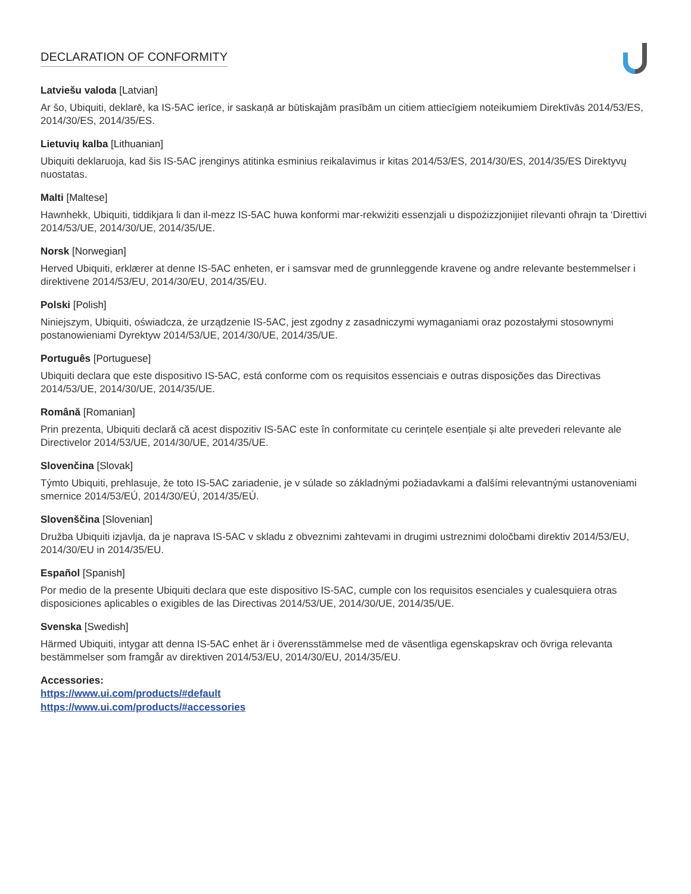DECLARATION OF CONFORMITY
Latviešu valoda [Latvian]
Ar šo, Ubiquiti, deklarē, ka IS-5AC ierīce, ir saskaņā ar būtiskajām prasībām un citiem attiecīgiem noteikumiem Direktīvās 2014/53/ES, 2014/30/ES, 2014/35/ES.
Lietuvių kalba [Lithuanian]
Ubiquiti deklaruoja, kad šis IS-5AC įrenginys atitinka esminius reikalavimus ir kitas 2014/53/ES, 2014/30/ES, 2014/35/ES Direktyvų nuostatas.
Malti [Maltese]
Hawnhekk, Ubiquiti, tiddikjara li dan il-mezz IS-5AC huwa konformi mar-rekwiżiti essenzjali u dispożizzjonijiet rilevanti oħrajn ta ‘Direttivi 2014/53/UE, 2014/30/UE, 2014/35/UE.
Norsk [Norwegian]
Herved Ubiquiti, erklærer at denne IS-5AC enheten, er i samsvar med de grunnleggende kravene og andre relevante bestemmelser i direktivene 2014/53/EU, 2014/30/EU, 2014/35/EU.
Polski [Polish]
Niniejszym, Ubiquiti, oświadcza, że urządzenie IS-5AC, jest zgodny z zasadniczymi wymaganiami oraz pozostałymi stosownymi postanowieniami Dyrektyw 2014/53/UE, 2014/30/UE, 2014/35/UE.
Português [Portuguese]
Ubiquiti declara que este dispositivo IS-5AC, está conforme com os requisitos essenciais e outras disposições das Directivas 2014/53/UE, 2014/30/UE, 2014/35/UE.
Română [Romanian]
Prin prezenta, Ubiquiti declară că acest dispozitiv IS-5AC este în conformitate cu cerințele esențiale și alte prevederi relevante ale Directivelor 2014/53/UE, 2014/30/UE, 2014/35/UE.
Slovenčina [Slovak]
Týmto Ubiquiti, prehlasuje, že toto IS-5AC zariadenie, je v súlade so základnými požiadavkami a ďalšími relevantnými ustanoveniami smernice 2014/53/EÚ, 2014/30/EÚ, 2014/35/EÚ.
Slovenščina [Slovenian]
Družba Ubiquiti izjavlja, da je naprava IS-5AC v skladu z obveznimi zahtevami in drugimi ustreznimi določbami direktiv 2014/53/EU, 2014/30/EU in 2014/35/EU.
Español [Spanish]
Por medio de la presente Ubiquiti declara que este dispositivo IS-5AC, cumple con los requisitos esenciales y cualesquiera otras disposiciones aplicables o exigibles de las Directivas 2014/53/UE, 2014/30/UE, 2014/35/UE.
Svenska [Swedish]
Härmed Ubiquiti, intygar att denna IS-5AC enhet är i överensstämmelse med de väsentliga egenskapskrav och övriga relevanta bestämmelser som framgår av direktiven 2014/53/EU, 2014/30/EU, 2014/35/EU.
Accessories:
https://www.ui.com/products/#default
https://www.ui.com/products/#accessories